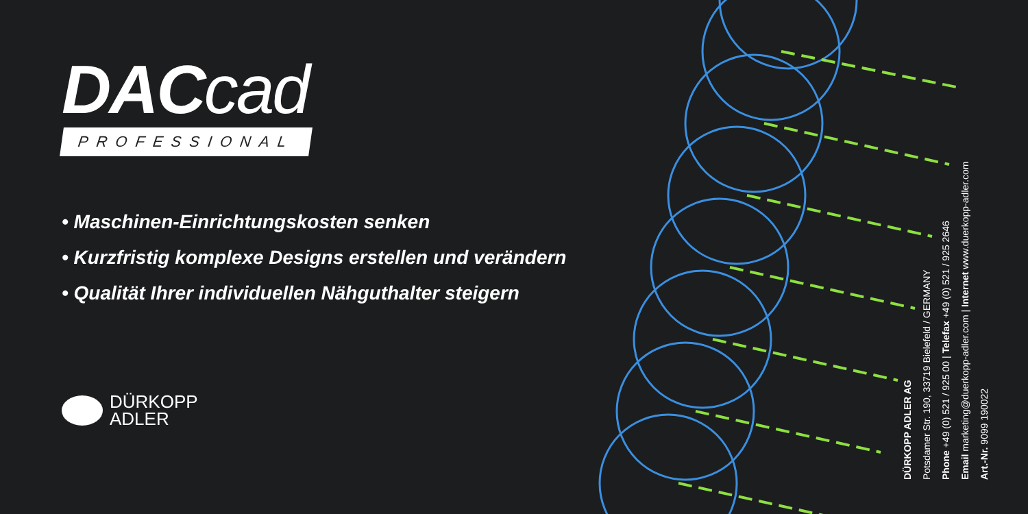DACcad
PROFESSIONAL
• Maschinen-Einrichtungskosten senken
• Kurzfristig komplexe Designs erstellen und verändern
• Qualität Ihrer individuellen Nähguthalter steigern
DÜRKOPP
ADLER
DÜRKOPP ADLER AG
Potsdamer Str. 190, 33719 Bielefeld / GERMANY
Phone +49 (0) 521 / 925 00 | Telefax +49 (0) 521 / 925 2646
Email marketing@duerkopp-adler.com | Internet www.duerkopp-adler.com
Art.-Nr. 9099 190022